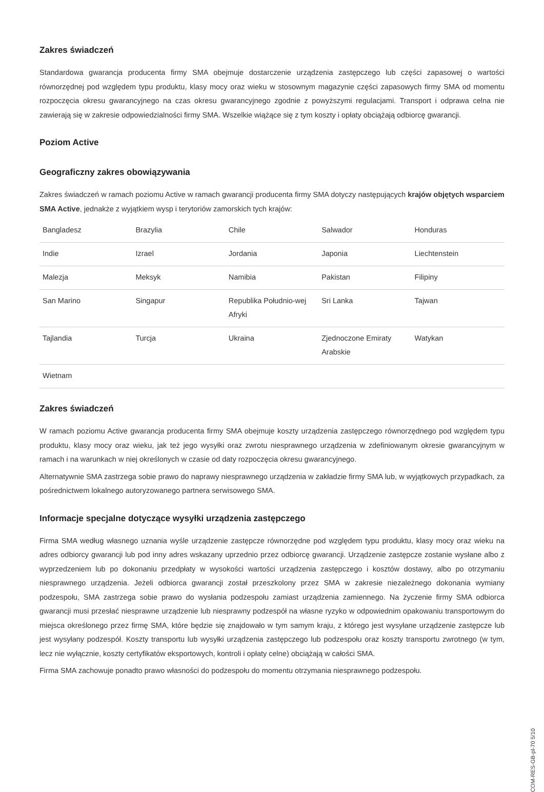Zakres świadczeń
Standardowa gwarancja producenta firmy SMA obejmuje dostarczenie urządzenia zastępczego lub części zapasowej o wartości równorzędnej pod względem typu produktu, klasy mocy oraz wieku w stosownym magazynie części zapasowych firmy SMA od momentu rozpoczęcia okresu gwarancyjnego na czas okresu gwarancyjnego zgodnie z powyższymi regulacjami. Transport i odprawa celna nie zawierają się w zakresie odpowiedzialności firmy SMA. Wszelkie wiążące się z tym koszty i opłaty obciążają odbiorcę gwarancji.
Poziom Active
Geograficzny zakres obowiązywania
Zakres świadczeń w ramach poziomu Active w ramach gwarancji producenta firmy SMA dotyczy następujących krajów objętych wsparciem SMA Active, jednakże z wyjątkiem wysp i terytoriów zamorskich tych krajów:
| Bangladesz | Brazylia | Chile | Salwador | Honduras |
| Indie | Izrael | Jordania | Japonia | Liechtenstein |
| Malezja | Meksyk | Namibia | Pakistan | Filipiny |
| San Marino | Singapur | Republika Południo-wej Afryki | Sri Lanka | Tajwan |
| Tajlandia | Turcja | Ukraina | Zjednoczone Emiraty Arabskie | Watykan |
| Wietnam | | | | |
Zakres świadczeń
W ramach poziomu Active gwarancja producenta firmy SMA obejmuje koszty urządzenia zastępczego równorzędnego pod względem typu produktu, klasy mocy oraz wieku, jak też jego wysyłki oraz zwrotu niesprawnego urządzenia w zdefiniowanym okresie gwarancyjnym w ramach i na warunkach w niej określonych w czasie od daty rozpoczęcia okresu gwarancyjnego.
Alternatywnie SMA zastrzega sobie prawo do naprawy niesprawnego urządzenia w zakładzie firmy SMA lub, w wyjątkowych przypadkach, za pośrednictwem lokalnego autoryzowanego partnera serwisowego SMA.
Informacje specjalne dotyczące wysyłki urządzenia zastępczego
Firma SMA według własnego uznania wyśle urządzenie zastępcze równorzędne pod względem typu produktu, klasy mocy oraz wieku na adres odbiorcy gwarancji lub pod inny adres wskazany uprzednio przez odbiorcę gwarancji. Urządzenie zastępcze zostanie wysłane albo z wyprzedzeniem lub po dokonaniu przedpłaty w wysokości wartości urządzenia zastępczego i kosztów dostawy, albo po otrzymaniu niesprawnego urządzenia. Jeżeli odbiorca gwarancji został przeszkolony przez SMA w zakresie niezależnego dokonania wymiany podzespołu, SMA zastrzega sobie prawo do wysłania podzespołu zamiast urządzenia zamiennego. Na życzenie firmy SMA odbiorca gwarancji musi przesłać niesprawne urządzenie lub niesprawny podzespół na własne ryzyko w odpowiednim opakowaniu transportowym do miejsca określonego przez firmę SMA, które będzie się znajdowało w tym samym kraju, z którego jest wysyłane urządzenie zastępcze lub jest wysyłany podzespół. Koszty transportu lub wysyłki urządzenia zastępczego lub podzespołu oraz koszty transportu zwrotnego (w tym, lecz nie wyłącznie, koszty certyfikatów eksportowych, kontroli i opłaty celne) obciążają w całości SMA.
Firma SMA zachowuje ponadto prawo własności do podzespołu do momentu otrzymania niesprawnego podzespołu.
COM-RES-GB-pl-70 5/10